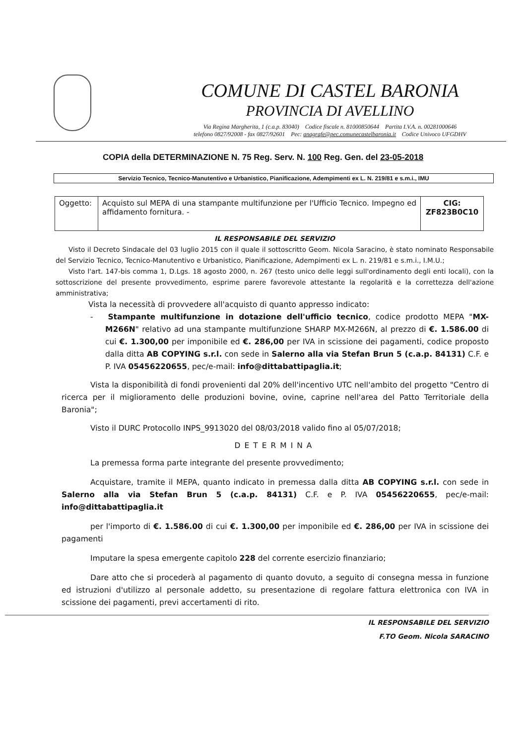COMUNE DI CASTEL BARONIA
PROVINCIA DI AVELLINO
Via Regina Margherita, 1 (c.a.p. 83040) Codice fiscale n. 81000850644 Partita I.V.A. n. 00281000646
telefono 0827/92008 - fax 0827/92601 Pec: anagrafe@pec.comunecastelbaronia.it Codice Univoco UFGDHV
COPIA della DETERMINAZIONE N. 75 Reg. Serv. N. 100 Reg. Gen. del 23-05-2018
Servizio Tecnico, Tecnico-Manutentivo e Urbanistico, Pianificazione, Adempimenti ex L. N. 219/81 e s.m.i., IMU
| Oggetto: | Acquisto sul MEPA di una stampante multifunzione per l'Ufficio Tecnico. Impegno ed affidamento fornitura. - | CIG: ZF823B0C10 |
IL RESPONSABILE DEL SERVIZIO
Visto il Decreto Sindacale del 03 luglio 2015 con il quale il sottoscritto Geom. Nicola Saracino, è stato nominato Responsabile del Servizio Tecnico, Tecnico-Manutentivo e Urbanistico, Pianificazione, Adempimenti ex L. n. 219/81 e s.m.i., I.M.U.;
Visto l'art. 147-bis comma 1, D.Lgs. 18 agosto 2000, n. 267 (testo unico delle leggi sull'ordinamento degli enti locali), con la sottoscrizione del presente provvedimento, esprime parere favorevole attestante la regolarità e la correttezza dell'azione amministrativa;
Vista la necessità di provvedere all'acquisto di quanto appresso indicato:
- Stampante multifunzione in dotazione dell'ufficio tecnico, codice prodotto MEPA "MX-M266N" relativo ad una stampante multifunzione SHARP MX-M266N, al prezzo di €. 1.586.00 di cui €. 1.300,00 per imponibile ed €. 286,00 per IVA in scissione dei pagamenti, codice proposto dalla ditta AB COPYING s.r.l. con sede in Salerno alla via Stefan Brun 5 (c.a.p. 84131) C.F. e P. IVA 05456220655, pec/e-mail: info@dittabattipaglia.it;
Vista la disponibilità di fondi provenienti dal 20% dell'incentivo UTC nell'ambito del progetto "Centro di ricerca per il miglioramento delle produzioni bovine, ovine, caprine nell'area del Patto Territoriale della Baronia";
Visto il DURC Protocollo INPS_9913020 del 08/03/2018 valido fino al 05/07/2018;
DETERMINA
La premessa forma parte integrante del presente provvedimento;
Acquistare, tramite il MEPA, quanto indicato in premessa dalla ditta AB COPYING s.r.l. con sede in Salerno alla via Stefan Brun 5 (c.a.p. 84131) C.F. e P. IVA 05456220655, pec/e-mail: info@dittabattipaglia.it
per l'importo di €. 1.586.00 di cui €. 1.300,00 per imponibile ed €. 286,00 per IVA in scissione dei pagamenti
Imputare la spesa emergente capitolo 228 del corrente esercizio finanziario;
Dare atto che si procederà al pagamento di quanto dovuto, a seguito di consegna messa in funzione ed istruzioni d'utilizzo al personale addetto, su presentazione di regolare fattura elettronica con IVA in scissione dei pagamenti, previ accertamenti di rito.
IL RESPONSABILE DEL SERVIZIO
F.TO Geom. Nicola SARACINO